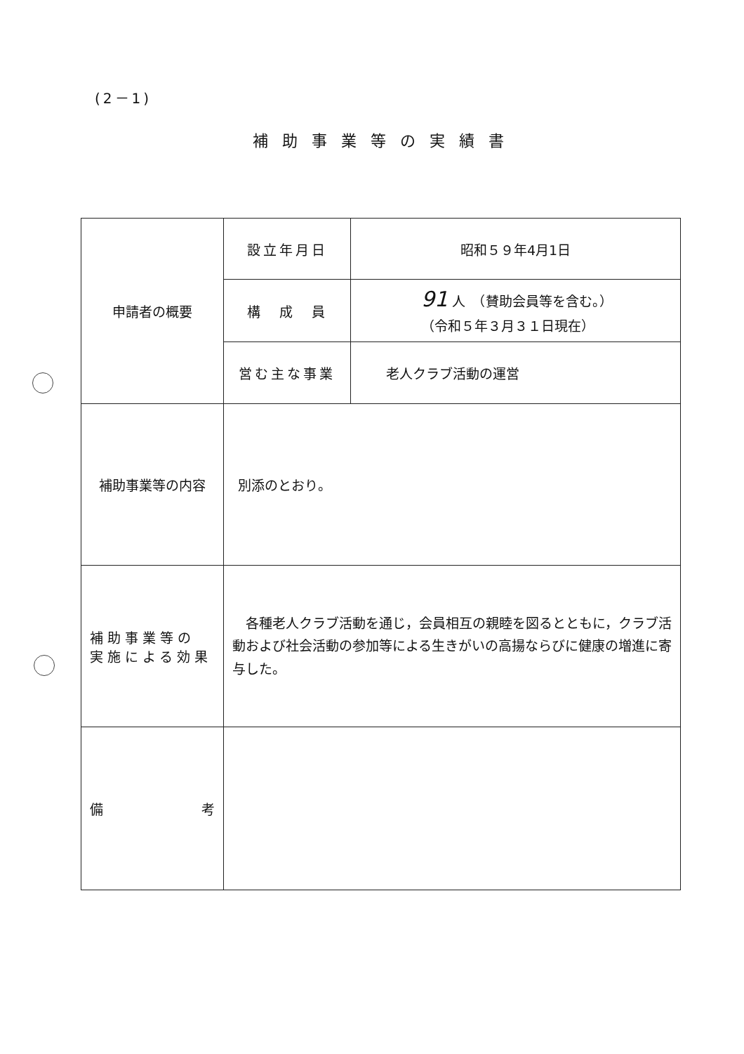(2－1)
補助事業等の実績書
| 申請者の概要 | 設立年月日 | 昭和５９年4月1日 |
| | 構 成 員 | 91 人 （賛助会員等を含む。） （令和５年３月３１日現在） |
| | 営む主な事業 | 老人クラブ活動の運営 |
| 補助事業等の内容 | 別添のとおり。 | |
| 補助事業等の 実施による効果 | 各種老人クラブ活動を通じ，会員相互の親睦を図るとともに，クラブ活動および社会活動の参加等による生きがいの高揚ならびに健康の増進に寄与した。 | |
| 備 考 | | |